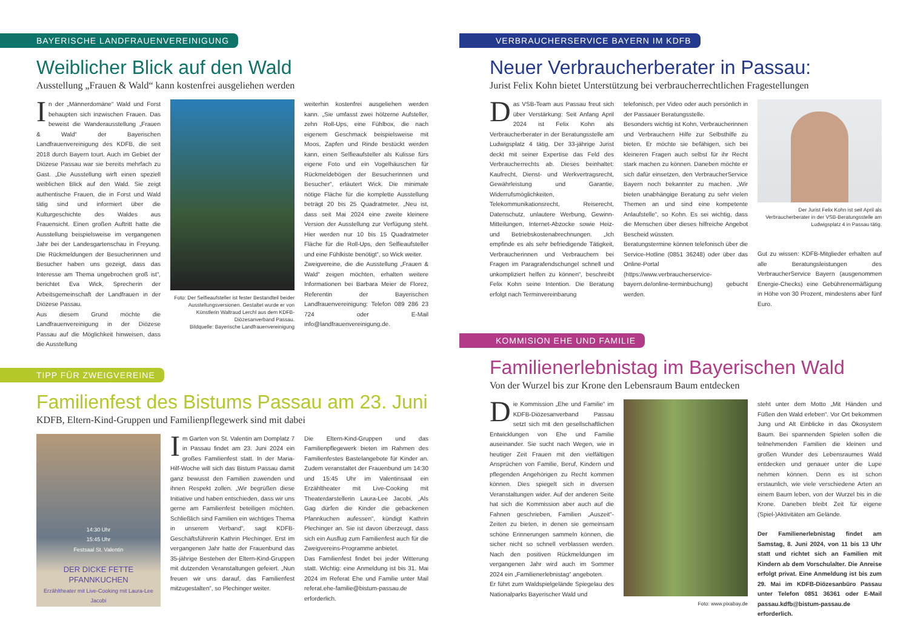BAYERISCHE LANDFRAUENVEREINIGUNG
Weiblicher Blick auf den Wald
Ausstellung „Frauen & Wald“ kann kostenfrei ausgeliehen werden
In der „Männerdomäne“ Wald und Forst behaupten sich inzwischen Frauen. Das beweist die Wanderausstellung „Frauen & Wald“ der Bayerischen Landfrauenvereinigung des KDFB, die seit 2018 durch Bayern tourt. Auch im Gebiet der Diözese Passau war sie bereits mehrfach zu Gast. „Die Ausstellung wirft einen speziell weiblichen Blick auf den Wald. Sie zeigt authentische Frauen, die in Forst und Wald tätig sind und informiert über die Kulturgeschichte des Waldes aus Frauensicht. Einen großen Auftritt hatte die Ausstellung beispielsweise im vergangenen Jahr bei der Landesgartenschau in Freyung. Die Rückmeldungen der Besucherinnen und Besucher haben uns gezeigt, dass das Interesse am Thema ungebrochen groß ist“, berichtet Eva Wick, Sprecherin der Arbeitsgemeinschaft der Landfrauen in der Diözese Passau.
Aus diesem Grund möchte die Landfrauenvereinigung in der Diözese Passau auf die Möglichkeit hinweisen, dass die Ausstellung
Foto: Der Selfieaufsteller ist fester Bestandteil beider Ausstellungsversionen. Gestaltet wurde er von Künstlerin Waltraud Lerchl aus dem KDFB-Diözesanverband Passau.
Bildquelle: Bayerische Landfrauenvereinigung
weiterhin kostenfrei ausgeliehen werden kann. „Sie umfasst zwei hölzerne Aufsteller, zehn Roll-Ups, eine Fühlbox, die nach eigenem Geschmack beispielsweise mit Moos, Zapfen und Rinde bestückt werden kann, einen Selfieaufsteller als Kulisse fürs eigene Foto und ein Vogelhäuschen für Rückmeldebögen der Besucherinnen und Besucher“, erläutert Wick. Die minimale nötige Fläche für die komplette Ausstellung beträgt 20 bis 25 Quadratmeter. „Neu ist, dass seit Mai 2024 eine zweite kleinere Version der Ausstellung zur Verfügung steht. Hier werden nur 10 bis 15 Quadratmeter Fläche für die Roll-Ups, den Selfieaufsteller und eine Fühlkiste benötigt“, so Wick weiter.
Zweigvereine, die die Ausstellung „Frauen & Wald“ zeigen möchten, erhalten weitere Informationen bei Barbara Meier de Florez, Referentin der Bayerischen Landfrauenvereinigung: Telefon 089 286 23 724 oder E-Mail info@landfrauenvereinigung.de.
TIPP FÜR ZWEIGVEREINE
Familienfest des Bistums Passau am 23. Juni
KDFB, Eltern-Kind-Gruppen und Familienpflegewerk sind mit dabei
14:30 Uhr
15:45 Uhr
Festsaal St. Valentin
DER DICKE FETTE PFANNKUCHEN
Erzähltheater mit Live-Cooking mit Laura-Lee Jacobi
Im Garten von St. Valentin am Domplatz 7 in Passau findet am 23. Juni 2024 ein großes Familienfest statt. In der Maria-Hilf-Woche will sich das Bistum Passau damit ganz bewusst den Familien zuwenden und ihnen Respekt zollen. „Wir begrüßen diese Initiative und haben entschieden, dass wir uns gerne am Familienfest beteiligen möchten. Schließlich sind Familien ein wichtiges Thema in unserem Verband“, sagt KDFB-Geschäftsführerin Kathrin Plechinger. Erst im vergangenen Jahr hatte der Frauenbund das 35-jährige Bestehen der Eltern-Kind-Gruppen mit dutzenden Veranstaltungen gefeiert. „Nun freuen wir uns darauf, das Familienfest mitzugestalten“, so Plechinger weiter.
Die Eltern-Kind-Gruppen und das Familienpflegewerk bieten im Rahmen des Familienfestes Bastelangebote für Kinder an. Zudem veranstaltet der Frauenbund um 14:30 und 15:45 Uhr im Valentinsaal ein Erzähltheater mit Live-Cooking mit Theaterdarstellerin Laura-Lee Jacobi. „Als Gag dürfen die Kinder die gebackenen Pfannkuchen aufessen“, kündigt Kathrin Plechinger an. Sie ist davon überzeugt, dass sich ein Ausflug zum Familienfest auch für die Zweigvereins-Programme anbietet.
Das Familienfest findet bei jeder Witterung statt. Wichtig: eine Anmeldung ist bis 31. Mai 2024 im Referat Ehe und Familie unter Mail referat.ehe-familie@bistum-passau.de erforderlich.
VERBRAUCHERSERVICE BAYERN IM KDFB
Neuer Verbraucherberater in Passau:
Jurist Felix Kohn bietet Unterstützung bei verbraucherrechtlichen Fragestellungen
Das VSB-Team aus Passau freut sich über Verstärkung: Seit Anfang April 2024 ist Felix Kohn als Verbraucherberater in der Beratungsstelle am Ludwigsplatz 4 tätig. Der 33-jährige Jurist deckt mit seiner Expertise das Feld des Verbraucherrechts ab. Dieses beinhaltet: Kaufrecht, Dienst- und Werkvertragsrecht, Gewährleistung und Garantie, Widerrufsmöglichkeiten, Telekommunikationsrecht, Reiserecht, Datenschutz, unlautere Werbung, Gewinn-Mitteilungen, Internet-Abzocke sowie Heiz- und Betriebskostenabrechnungen. „Ich empfinde es als sehr befriedigende Tätigkeit, Verbraucherinnen und Verbrauchern bei Fragen im Paragrafendschungel schnell und unkompliziert helfen zu können“, beschreibt Felix Kohn seine Intention. Die Beratung erfolgt nach Terminvereinbarung
telefonisch, per Video oder auch persönlich in der Passauer Beratungsstelle.
Besonders wichtig ist Kohn, Verbraucherinnen und Verbrauchern Hilfe zur Selbsthilfe zu bieten. Er möchte sie befähigen, sich bei kleineren Fragen auch selbst für ihr Recht stark machen zu können. Daneben möchte er sich dafür einsetzen, den VerbraucherService Bayern noch bekannter zu machen. „Wir bieten unabhängige Beratung zu sehr vielen Themen an und sind eine kompetente Anlaufstelle“, so Kohn. Es sei wichtig, dass die Menschen über dieses hilfreiche Angebot Bescheid wüssten.
Beratungstermine können telefonisch über die Service-Hotline (0851 36248) oder über das Online-Portal (https://www.verbraucherservice-bayern.de/online-terminbuchung) gebucht werden.
Der Jurist Felix Kohn ist seit April als Verbraucherberater in der VSB-Beratungsstelle am Ludwigsplatz 4 in Passau tätig.
Gut zu wissen: KDFB-Mitglieder erhalten auf alle Beratungsleistungen des VerbraucherService Bayern (ausgenommen Energie-Checks) eine Gebührenermäßigung in Höhe von 30 Prozent, mindestens aber fünf Euro.
KOMMISION EHE UND FAMILIE
Familienerlebnistag im Bayerischen Wald
Von der Wurzel bis zur Krone den Lebensraum Baum entdecken
Die Kommission „Ehe und Familie“ im KDFB-Diözesanverband Passau setzt sich mit den gesellschaftlichen Entwicklungen von Ehe und Familie auseinander. Sie sucht nach Wegen, wie in heutiger Zeit Frauen mit den vielfältigen Ansprüchen von Familie, Beruf, Kindern und pflegenden Angehörigen zu Recht kommen können. Dies spiegelt sich in diversen Veranstaltungen wider. Auf der anderen Seite hat sich die Kommission aber auch auf die Fahnen geschrieben, Familien „Auszeit“-Zeiten zu bieten, in denen sie gemeinsam schöne Erinnerungen sammeln können, die sicher nicht so schnell verblassen werden. Nach den positiven Rückmeldungen im vergangenen Jahr wird auch im Sommer 2024 ein „Familienerlebnistag“ angeboten.
Er führt zum Waldspielgelände Spiegelau des Nationalparks Bayerischer Wald und
Foto: www.pixabay.de
steht unter dem Motto „Mit Händen und Füßen den Wald erleben“. Vor Ort bekommen Jung und Alt Einblicke in das Ökosystem Baum. Bei spannenden Spielen sollen die teilnehmenden Familien die kleinen und großen Wunder des Lebensraumes Wald entdecken und genauer unter die Lupe nehmen können. Denn es ist schon erstaunlich, wie viele verschiedene Arten an einem Baum leben, von der Wurzel bis in die Krone. Daneben bleibt Zeit für eigene (Spiel-)Aktivitäten am Gelände.
Der Familienerlebnistag findet am Samstag, 8. Juni 2024, von 11 bis 13 Uhr statt und richtet sich an Familien mit Kindern ab dem Vorschulalter. Die Anreise erfolgt privat. Eine Anmeldung ist bis zum 29. Mai im KDFB-Diözesanbüro Passau unter Telefon 0851 36361 oder E-Mail passau.kdfb@bistum-passau.de erforderlich.